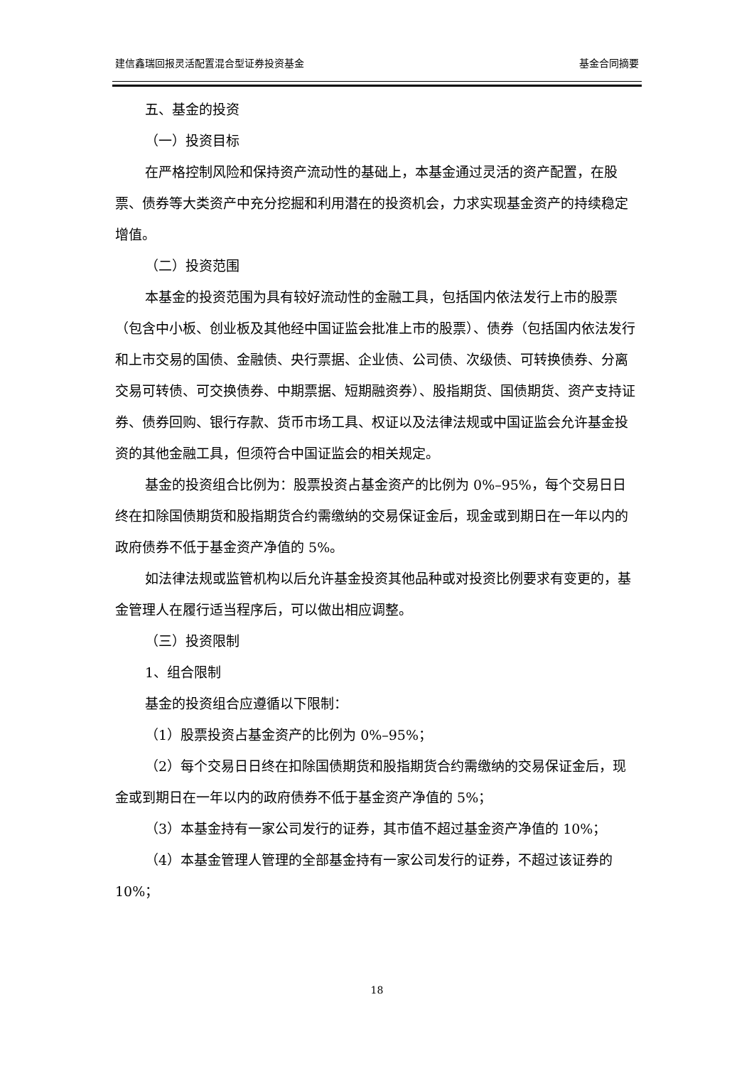建信鑫瑞回报灵活配置混合型证券投资基金 基金合同摘要
五、基金的投资
（一）投资目标
在严格控制风险和保持资产流动性的基础上，本基金通过灵活的资产配置，在股票、债券等大类资产中充分挖掘和利用潜在的投资机会，力求实现基金资产的持续稳定增值。
（二）投资范围
本基金的投资范围为具有较好流动性的金融工具，包括国内依法发行上市的股票（包含中小板、创业板及其他经中国证监会批准上市的股票）、债券（包括国内依法发行和上市交易的国债、金融债、央行票据、企业债、公司债、次级债、可转换债券、分离交易可转债、可交换债券、中期票据、短期融资券）、股指期货、国债期货、资产支持证券、债券回购、银行存款、货币市场工具、权证以及法律法规或中国证监会允许基金投资的其他金融工具，但须符合中国证监会的相关规定。
基金的投资组合比例为：股票投资占基金资产的比例为 0%–95%，每个交易日日终在扣除国债期货和股指期货合约需缴纳的交易保证金后，现金或到期日在一年以内的政府债券不低于基金资产净值的 5%。
如法律法规或监管机构以后允许基金投资其他品种或对投资比例要求有变更的，基金管理人在履行适当程序后，可以做出相应调整。
（三）投资限制
1、组合限制
基金的投资组合应遵循以下限制：
（1）股票投资占基金资产的比例为 0%–95%；
（2）每个交易日日终在扣除国债期货和股指期货合约需缴纳的交易保证金后，现金或到期日在一年以内的政府债券不低于基金资产净值的 5%；
（3）本基金持有一家公司发行的证券，其市值不超过基金资产净值的 10%；
（4）本基金管理人管理的全部基金持有一家公司发行的证券，不超过该证券的 10%；
18